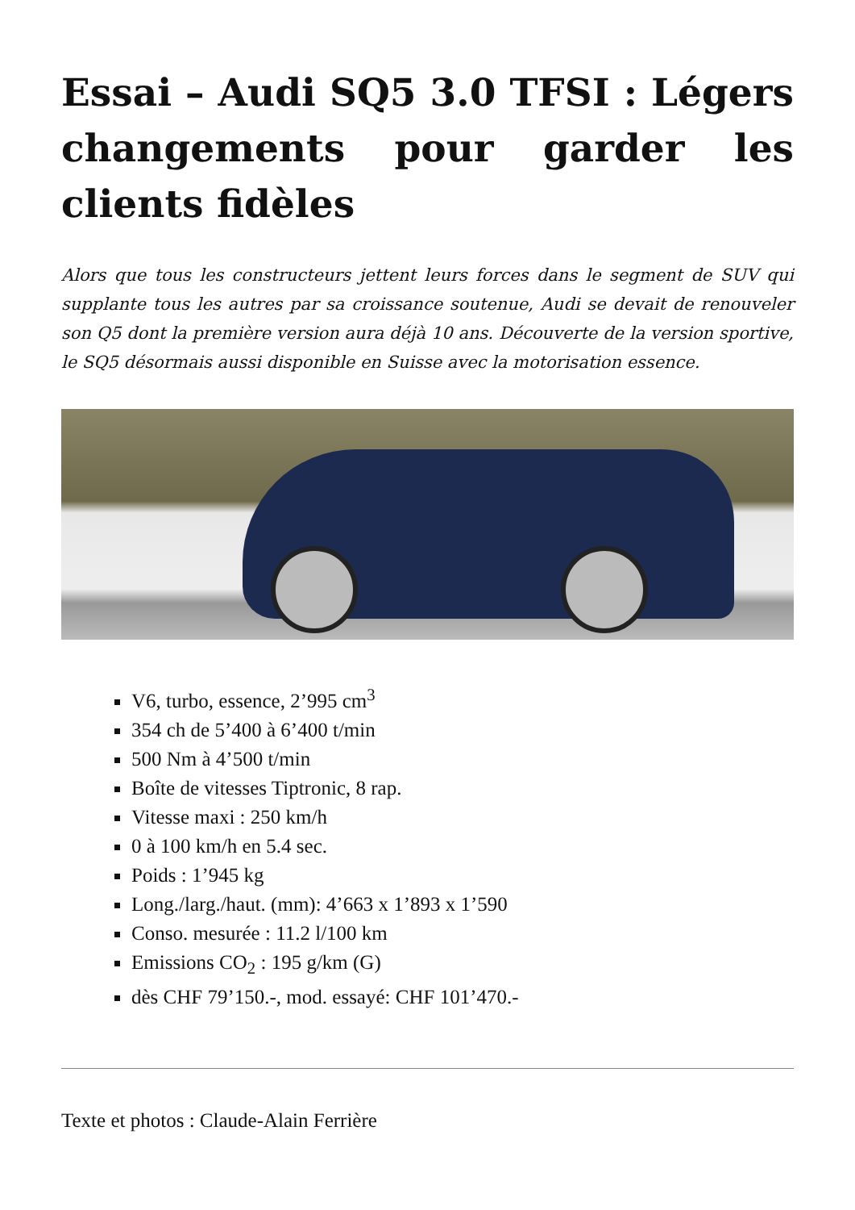Essai – Audi SQ5 3.0 TFSI : Légers changements pour garder les clients fidèles
Alors que tous les constructeurs jettent leurs forces dans le segment de SUV qui supplante tous les autres par sa croissance soutenue, Audi se devait de renouveler son Q5 dont la première version aura déjà 10 ans. Découverte de la version sportive, le SQ5 désormais aussi disponible en Suisse avec la motorisation essence.
V6, turbo, essence, 2’995 cm<sup>3</sup>
354 ch de 5’400 à 6’400 t/min
500 Nm à 4’500 t/min
Boîte de vitesses Tiptronic, 8 rap.
Vitesse maxi : 250 km/h
0 à 100 km/h en 5.4 sec.
Poids : 1’945 kg
Long./larg./haut. (mm): 4’663 x 1’893 x 1’590
Conso. mesurée : 11.2 l/100 km
Emissions CO<sub>2</sub> : 195 g/km (G)
dès CHF 79’150.-, mod. essayé: CHF 101’470.-
Texte et photos : Claude-Alain Ferrière